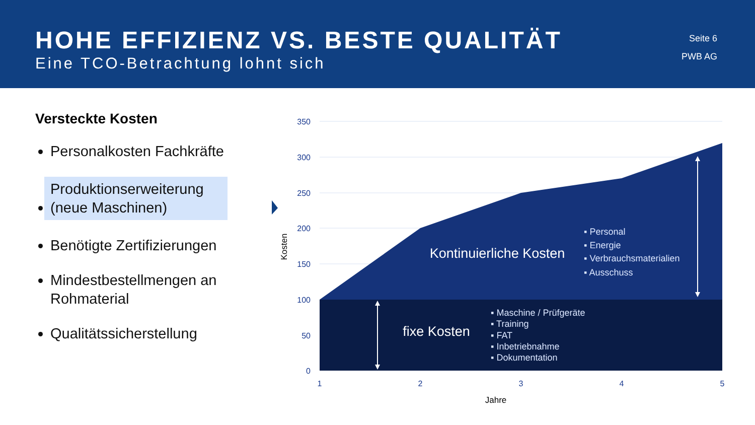HOHE EFFIZIENZ VS. BESTE QUALITÄT
Eine TCO-Betrachtung lohnt sich
Seite 6
PWB AG
Versteckte Kosten
Personalkosten Fachkräfte
Produktionserweiterung (neue Maschinen)
Benötigte Zertifizierungen
Mindestbestellmengen an Rohmaterial
Qualitätssicherstellung
350
300
250
200
150
100
50
0
1
2
3
4
5
Jahre
Kosten
Kontinuierliche Kosten
▪ Personal
▪ Energie
▪ Verbrauchsmaterialien
▪ Ausschuss
fixe Kosten
▪ Maschine / Prüfgeräte
▪ Training
▪ FAT
▪ Inbetriebnahme
▪ Dokumentation